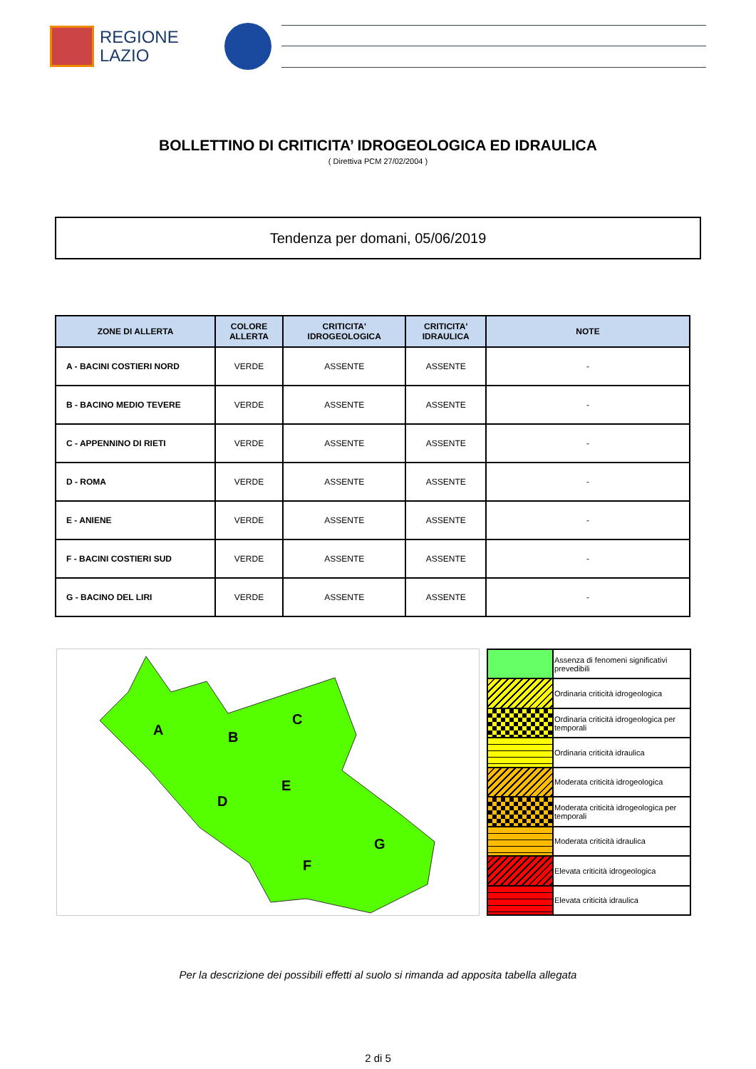REGIONE
LAZIO
BOLLETTINO DI CRITICITA’ IDROGEOLOGICA ED IDRAULICA
( Direttiva PCM 27/02/2004 )
Tendenza per domani, 05/06/2019
| ZONE DI ALLERTA | COLORE ALLERTA | CRITICITA' IDROGEOLOGICA | CRITICITA' IDRAULICA | NOTE |
| --- | --- | --- | --- | --- |
| A - BACINI COSTIERI NORD | VERDE | ASSENTE | ASSENTE | - |
| B - BACINO MEDIO TEVERE | VERDE | ASSENTE | ASSENTE | - |
| C - APPENNINO DI RIETI | VERDE | ASSENTE | ASSENTE | - |
| D - ROMA | VERDE | ASSENTE | ASSENTE | - |
| E - ANIENE | VERDE | ASSENTE | ASSENTE | - |
| F - BACINI COSTIERI SUD | VERDE | ASSENTE | ASSENTE | - |
| G - BACINO DEL LIRI | VERDE | ASSENTE | ASSENTE | - |
A
B
C
D
E
F
G
| | Assenza di fenomeni significativi prevedibili |
| | Ordinaria criticità idrogeologica |
| | Ordinaria criticità idrogeologica per temporali |
| | Ordinaria criticità idraulica |
| | Moderata criticità idrogeologica |
| | Moderata criticità idrogeologica per temporali |
| | Moderata criticità idraulica |
| | Elevata criticità idrogeologica |
| | Elevata criticità idraulica |
Per la descrizione dei possibili effetti al suolo si rimanda ad apposita tabella allegata
2 di 5